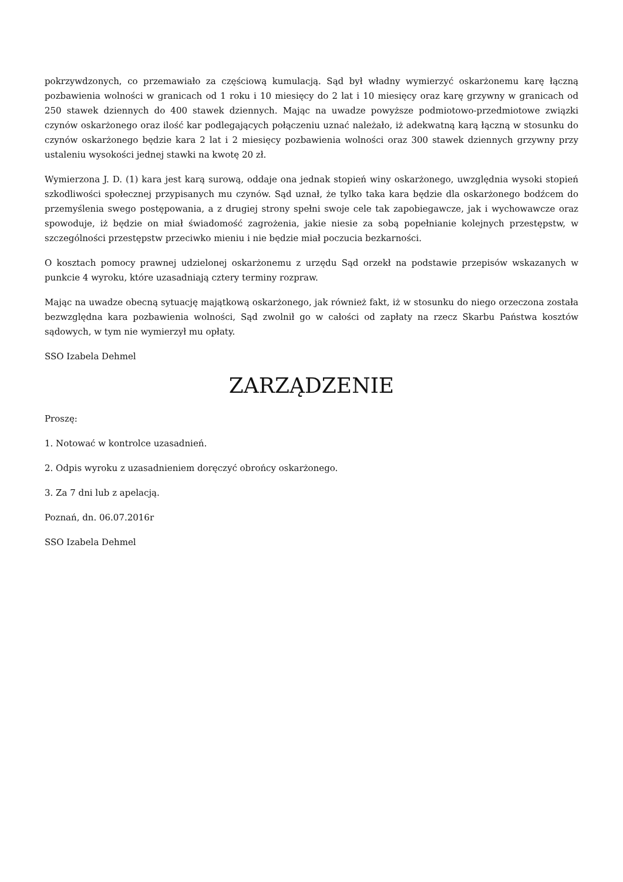pokrzywdzonych, co przemawiało za częściową kumulacją. Sąd był władny wymierzyć oskarżonemu karę łączną pozbawienia wolności w granicach od 1 roku i 10 miesięcy do 2 lat i 10 miesięcy oraz karę grzywny w granicach od 250 stawek dziennych do 400 stawek dziennych. Mając na uwadze powyższe podmiotowo-przedmiotowe związki czynów oskarżonego oraz ilość kar podlegających połączeniu uznać należało, iż adekwatną karą łączną w stosunku do czynów oskarżonego będzie kara 2 lat i 2 miesięcy pozbawienia wolności oraz 300 stawek dziennych grzywny przy ustaleniu wysokości jednej stawki na kwotę 20 zł.
Wymierzona J. D. (1) kara jest karą surową, oddaje ona jednak stopień winy oskarżonego, uwzględnia wysoki stopień szkodliwości społecznej przypisanych mu czynów. Sąd uznał, że tylko taka kara będzie dla oskarżonego bodźcem do przemyślenia swego postępowania, a z drugiej strony spełni swoje cele tak zapobiegawcze, jak i wychowawcze oraz spowoduje, iż będzie on miał świadomość zagrożenia, jakie niesie za sobą popełnianie kolejnych przestępstw, w szczególności przestępstw przeciwko mieniu i nie będzie miał poczucia bezkarności.
O kosztach pomocy prawnej udzielonej oskarżonemu z urzędu Sąd orzekł na podstawie przepisów wskazanych w punkcie 4 wyroku, które uzasadniają cztery terminy rozpraw.
Mając na uwadze obecną sytuację majątkową oskarżonego, jak również fakt, iż w stosunku do niego orzeczona została bezwzględna kara pozbawienia wolności, Sąd zwolnił go w całości od zapłaty na rzecz Skarbu Państwa kosztów sądowych, w tym nie wymierzył mu opłaty.
SSO Izabela Dehmel
ZARZĄDZENIE
Proszę:
1. Notować w kontrolce uzasadnień.
2. Odpis wyroku z uzasadnieniem doręczyć obrońcy oskarżonego.
3. Za 7 dni lub z apelacją.
Poznań, dn. 06.07.2016r
SSO Izabela Dehmel